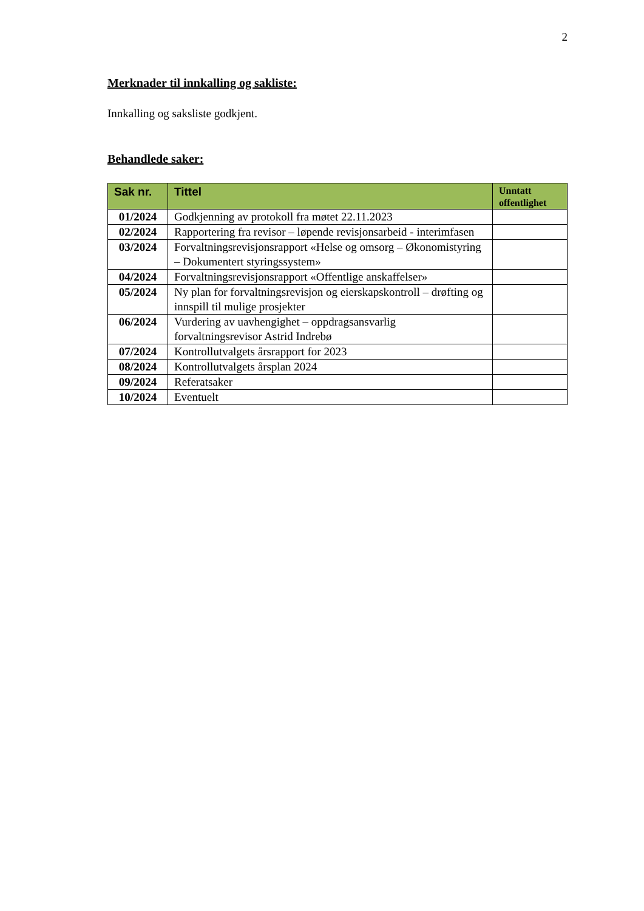2
Merknader til innkalling og sakliste:
Innkalling og saksliste godkjent.
Behandlede saker:
| Sak nr. | Tittel | Unntatt offentlighet |
| --- | --- | --- |
| 01/2024 | Godkjenning av protokoll fra møtet 22.11.2023 | |
| 02/2024 | Rapportering fra revisor – løpende revisjonsarbeid - interimfasen | |
| 03/2024 | Forvaltningsrevisjonsrapport «Helse og omsorg – Økonomistyring – Dokumentert styringssystem» | |
| 04/2024 | Forvaltningsrevisjonsrapport «Offentlige anskaffelser» | |
| 05/2024 | Ny plan for forvaltningsrevisjon og eierskapskontroll – drøfting og innspill til mulige prosjekter | |
| 06/2024 | Vurdering av uavhengighet – oppdragsansvarlig forvaltningsrevisor Astrid Indrebø | |
| 07/2024 | Kontrollutvalgets årsrapport for 2023 | |
| 08/2024 | Kontrollutvalgets årsplan 2024 | |
| 09/2024 | Referatsaker | |
| 10/2024 | Eventuelt | |